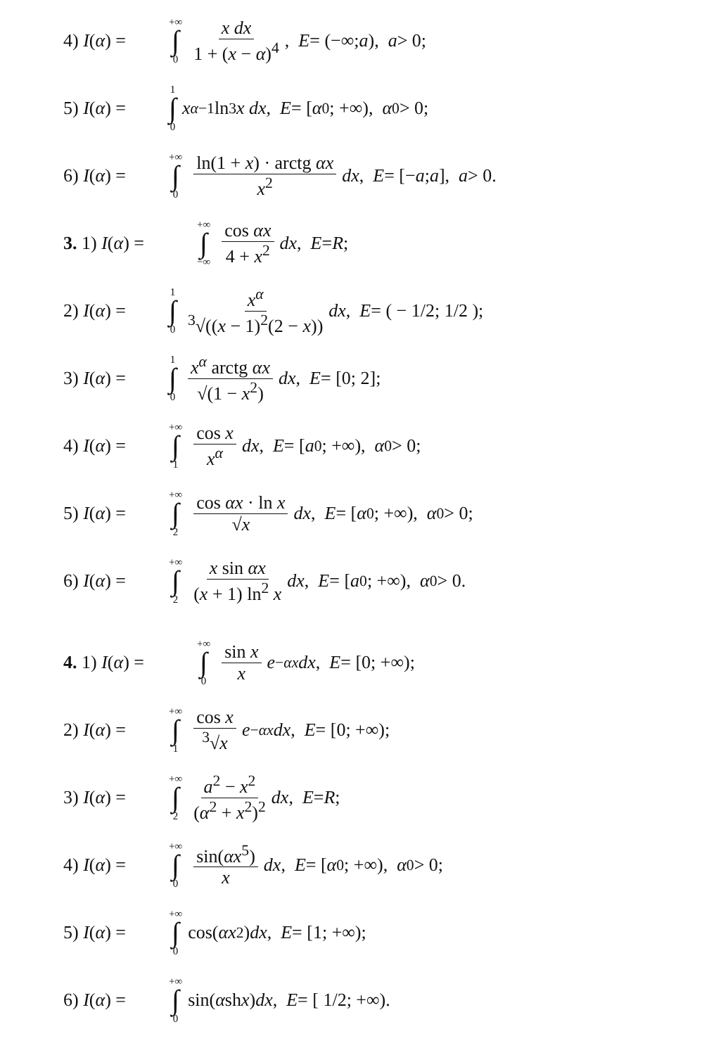4) I(α) = +∞ ∫ 0 x dx 1 + (x − α)<sup>4</sup>, E = (−∞; a), a > 0;
5) I(α) = 1 ∫ 0 x<sup>α−1</sup> ln<sup>3</sup> x dx, E = [α<sub>0</sub>; +∞), α<sub>0</sub> > 0;
6) I(α) = +∞ ∫ 0 ln(1 + x) · arctg αx x<sup>2</sup> dx, E = [− a; a], a > 0.
3. 1) I(α) = +∞ ∫ −∞ cos αx 4 + x<sup>2</sup> dx, E = R;
2) I(α) = 1 ∫ 0 x<sup>α</sup> <sup>3</sup>√((x − 1)<sup>2</sup>(2 − x)) dx, E = ( − 1/2; 1/2 );
3) I(α) = 1 ∫ 0 x<sup>α</sup> arctg αx √(1 − x<sup>2</sup>) dx, E = [0; 2];
4) I(α) = +∞ ∫ 1 cos x x<sup>α</sup> dx, E = [a<sub>0</sub>; +∞), α<sub>0</sub> > 0;
5) I(α) = +∞ ∫ 2 cos αx · ln x √x dx, E = [α<sub>0</sub>; +∞), α<sub>0</sub> > 0;
6) I(α) = +∞ ∫ 2 x sin αx (x + 1) ln<sup>2</sup> x dx, E = [a<sub>0</sub>; +∞), α<sub>0</sub> > 0.
4. 1) I(α) = +∞ ∫ 0 sin x x e<sup>−αx</sup> dx, E = [0; +∞);
2) I(α) = +∞ ∫ 1 cos x <sup>3</sup>√x e<sup>−αx</sup> dx, E = [0; +∞);
3) I(α) = +∞ ∫ 2 a<sup>2</sup> − x<sup>2</sup> (α<sup>2</sup> + x<sup>2</sup>)<sup>2</sup> dx, E = R;
4) I(α) = +∞ ∫ 0 sin(αx<sup>5</sup>) x dx, E = [α<sub>0</sub>; +∞), α<sub>0</sub> > 0;
5) I(α) = +∞ ∫ 0 cos(αx<sup>2</sup>) dx, E = [1; +∞);
6) I(α) = +∞ ∫ 0 sin(α sh x) dx, E = [ 1/2; +∞).